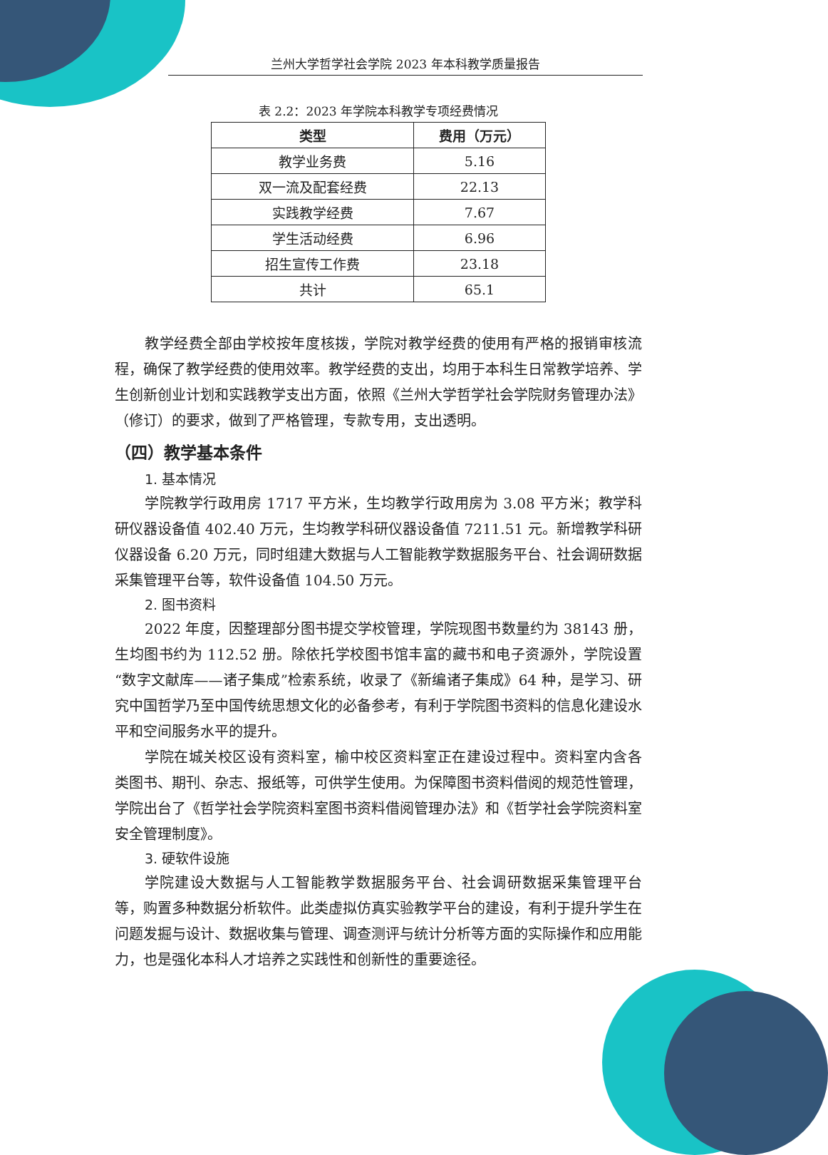兰州大学哲学社会学院 2023 年本科教学质量报告
表 2.2：2023 年学院本科教学专项经费情况
| 类型 | 费用（万元） |
| --- | --- |
| 教学业务费 | 5.16 |
| 双一流及配套经费 | 22.13 |
| 实践教学经费 | 7.67 |
| 学生活动经费 | 6.96 |
| 招生宣传工作费 | 23.18 |
| 共计 | 65.1 |
教学经费全部由学校按年度核拨，学院对教学经费的使用有严格的报销审核流程，确保了教学经费的使用效率。教学经费的支出，均用于本科生日常教学培养、学生创新创业计划和实践教学支出方面，依照《兰州大学哲学社会学院财务管理办法》（修订）的要求，做到了严格管理，专款专用，支出透明。
（四）教学基本条件
1. 基本情况
学院教学行政用房 1717 平方米，生均教学行政用房为 3.08 平方米；教学科研仪器设备值 402.40 万元，生均教学科研仪器设备值 7211.51 元。新增教学科研仪器设备 6.20 万元，同时组建大数据与人工智能教学数据服务平台、社会调研数据采集管理平台等，软件设备值 104.50 万元。
2. 图书资料
2022 年度，因整理部分图书提交学校管理，学院现图书数量约为 38143 册，生均图书约为 112.52 册。除依托学校图书馆丰富的藏书和电子资源外，学院设置“数字文献库——诸子集成”检索系统，收录了《新编诸子集成》64 种，是学习、研究中国哲学乃至中国传统思想文化的必备参考，有利于学院图书资料的信息化建设水平和空间服务水平的提升。
学院在城关校区设有资料室，榆中校区资料室正在建设过程中。资料室内含各类图书、期刊、杂志、报纸等，可供学生使用。为保障图书资料借阅的规范性管理，学院出台了《哲学社会学院资料室图书资料借阅管理办法》和《哲学社会学院资料室安全管理制度》。
3. 硬软件设施
学院建设大数据与人工智能教学数据服务平台、社会调研数据采集管理平台等，购置多种数据分析软件。此类虚拟仿真实验教学平台的建设，有利于提升学生在问题发掘与设计、数据收集与管理、调查测评与统计分析等方面的实际操作和应用能力，也是强化本科人才培养之实践性和创新性的重要途径。